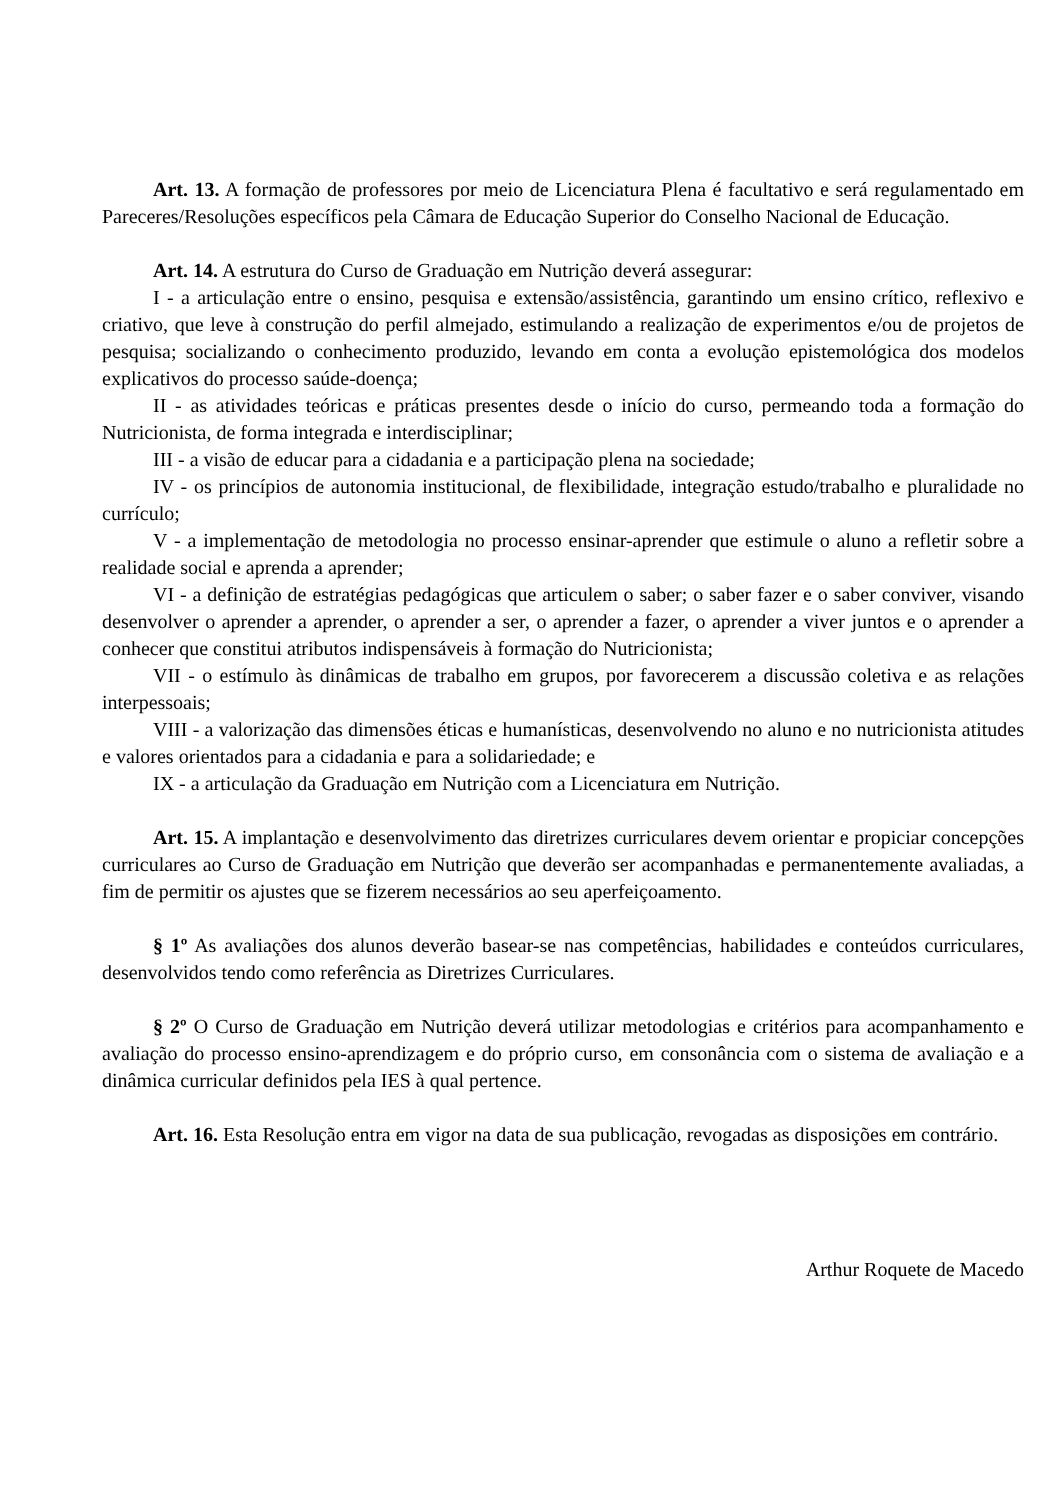Art. 13. A formação de professores por meio de Licenciatura Plena é facultativo e será regulamentado em Pareceres/Resoluções específicos pela Câmara de Educação Superior do Conselho Nacional de Educação.
Art. 14. A estrutura do Curso de Graduação em Nutrição deverá assegurar:
I - a articulação entre o ensino, pesquisa e extensão/assistência, garantindo um ensino crítico, reflexivo e criativo, que leve à construção do perfil almejado, estimulando a realização de experimentos e/ou de projetos de pesquisa; socializando o conhecimento produzido, levando em conta a evolução epistemológica dos modelos explicativos do processo saúde-doença;
II - as atividades teóricas e práticas presentes desde o início do curso, permeando toda a formação do Nutricionista, de forma integrada e interdisciplinar;
III - a visão de educar para a cidadania e a participação plena na sociedade;
IV - os princípios de autonomia institucional, de flexibilidade, integração estudo/trabalho e pluralidade no currículo;
V - a implementação de metodologia no processo ensinar-aprender que estimule o aluno a refletir sobre a realidade social e aprenda a aprender;
VI - a definição de estratégias pedagógicas que articulem o saber; o saber fazer e o saber conviver, visando desenvolver o aprender a aprender, o aprender a ser, o aprender a fazer, o aprender a viver juntos e o aprender a conhecer que constitui atributos indispensáveis à formação do Nutricionista;
VII - o estímulo às dinâmicas de trabalho em grupos, por favorecerem a discussão coletiva e as relações interpessoais;
VIII - a valorização das dimensões éticas e humanísticas, desenvolvendo no aluno e no nutricionista atitudes e valores orientados para a cidadania e para a solidariedade; e
IX - a articulação da Graduação em Nutrição com a Licenciatura em Nutrição.
Art. 15. A implantação e desenvolvimento das diretrizes curriculares devem orientar e propiciar concepções curriculares ao Curso de Graduação em Nutrição que deverão ser acompanhadas e permanentemente avaliadas, a fim de permitir os ajustes que se fizerem necessários ao seu aperfeiçoamento.
§ 1º As avaliações dos alunos deverão basear-se nas competências, habilidades e conteúdos curriculares, desenvolvidos tendo como referência as Diretrizes Curriculares.
§ 2º O Curso de Graduação em Nutrição deverá utilizar metodologias e critérios para acompanhamento e avaliação do processo ensino-aprendizagem e do próprio curso, em consonância com o sistema de avaliação e a dinâmica curricular definidos pela IES à qual pertence.
Art. 16. Esta Resolução entra em vigor na data de sua publicação, revogadas as disposições em contrário.
Arthur Roquete de Macedo